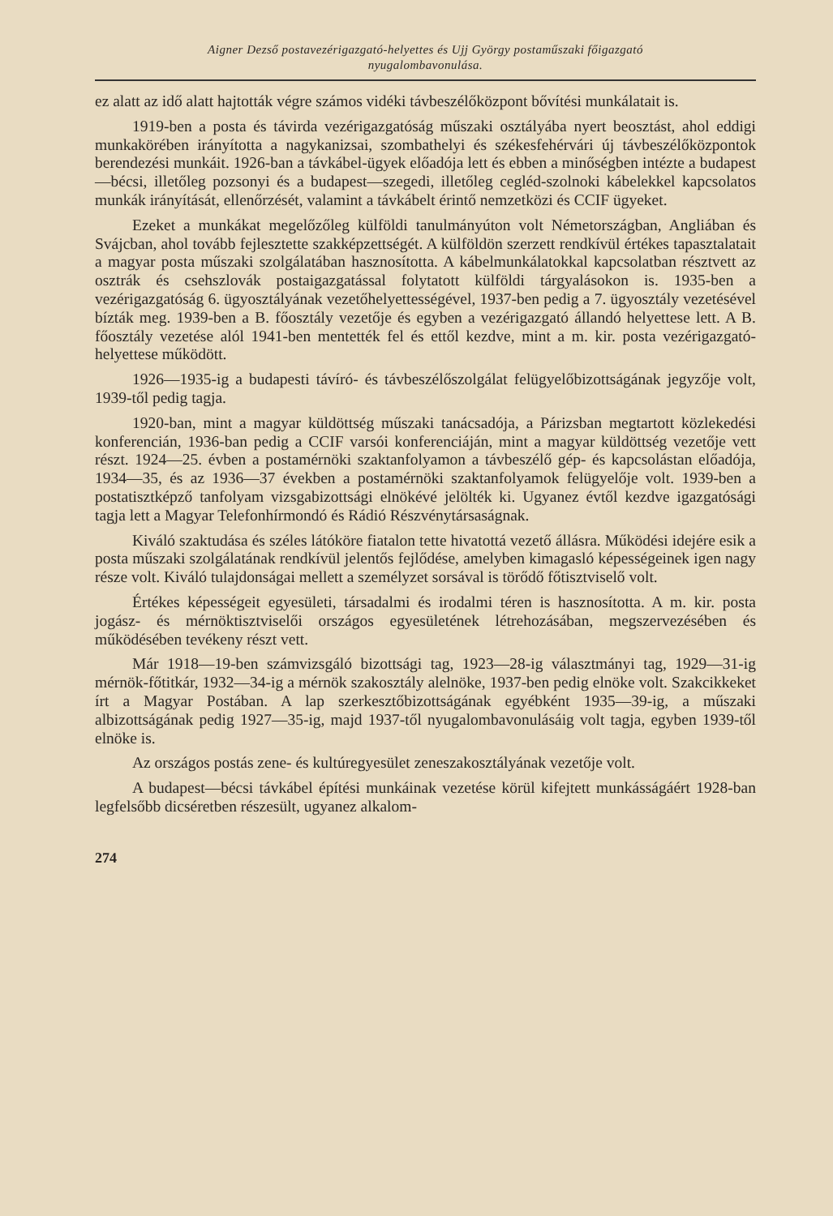Aigner Dezső postavezérigazgató-helyettes és Ujj György postaműszaki főigazgató
nyugalombavonulása.
ez alatt az idő alatt hajtották végre számos vidéki távbeszélőközpont bővítési munkálatait is.
1919-ben a posta és távirda vezérigazgatóság műszaki osztályába nyert beosztást, ahol eddigi munkakörében irányította a nagykanizsai, szombathelyi és székesfehérvári új távbeszélőközpontok berendezési munkáit. 1926-ban a távkábel-ügyek előadója lett és ebben a minőségben intézte a budapest—bécsi, illetőleg pozsonyi és a budapest—szegedi, illetőleg cegléd-szolnoki kábelekkel kapcsolatos munkák irányítását, ellenőrzését, valamint a távkábelt érintő nemzetközi és CCIF ügyeket.
Ezeket a munkákat megelőzőleg külföldi tanulmányúton volt Németországban, Angliában és Svájcban, ahol tovább fejlesztette szakképzettségét. A külföldön szerzett rendkívül értékes tapasztalatait a magyar posta műszaki szolgálatában hasznosította. A kábelmunkálatokkal kapcsolatban résztvett az osztrák és csehszlovák postaigazgatással folytatott külföldi tárgyalásokon is. 1935-ben a vezérigazgatóság 6. ügyosztályának vezetőhelyettességével, 1937-ben pedig a 7. ügyosztály vezetésével bízták meg. 1939-ben a B. főosztály vezetője és egyben a vezérigazgató állandó helyettese lett. A B. főosztály vezetése alól 1941-ben mentették fel és ettől kezdve, mint a m. kir. posta vezérigazgató-helyettese működött.
1926—1935-ig a budapesti távíró- és távbeszélőszolgálat felügyelőbizottságának jegyzője volt, 1939-től pedig tagja.
1920-ban, mint a magyar küldöttség műszaki tanácsadója, a Párizsban megtartott közlekedési konferencián, 1936-ban pedig a CCIF varsói konferenciáján, mint a magyar küldöttség vezetője vett részt. 1924—25. évben a postamérnöki szaktanfolyamon a távbeszélő gép- és kapcsolástan előadója, 1934—35, és az 1936—37 években a postamérnöki szaktanfolyamok felügyelője volt. 1939-ben a postatisztképző tanfolyam vizsgabizottsági elnökévé jelölték ki. Ugyanez évtől kezdve igazgatósági tagja lett a Magyar Telefonhírmondó és Rádió Részvénytársaságnak.
Kiváló szaktudása és széles látóköre fiatalon tette hivatottá vezető állásra. Működési idejére esik a posta műszaki szolgálatának rendkívül jelentős fejlődése, amelyben kimagasló képességeinek igen nagy része volt. Kiváló tulajdonságai mellett a személyzet sorsával is törődő főtisztviselő volt.
Értékes képességeit egyesületi, társadalmi és irodalmi téren is hasznosította. A m. kir. posta jogász- és mérnöktisztviselői országos egyesületének létrehozásában, megszervezésében és működésében tevékeny részt vett.
Már 1918—19-ben számvizsgáló bizottsági tag, 1923—28-ig választmányi tag, 1929—31-ig mérnök-főtitkár, 1932—34-ig a mérnök szakosztály alelnöke, 1937-ben pedig elnöke volt. Szakcikkeket írt a Magyar Postában. A lap szerkesztőbizottságának egyébként 1935—39-ig, a műszaki albizottságának pedig 1927—35-ig, majd 1937-től nyugalombavonulásáig volt tagja, egyben 1939-től elnöke is.
Az országos postás zene- és kultúregyesület zeneszakosztályának vezetője volt.
A budapest—bécsi távkábel építési munkáinak vezetése körül kifejtett munkásságáért 1928-ban legfelsőbb dicséretben részesült, ugyanez alkalom-
274